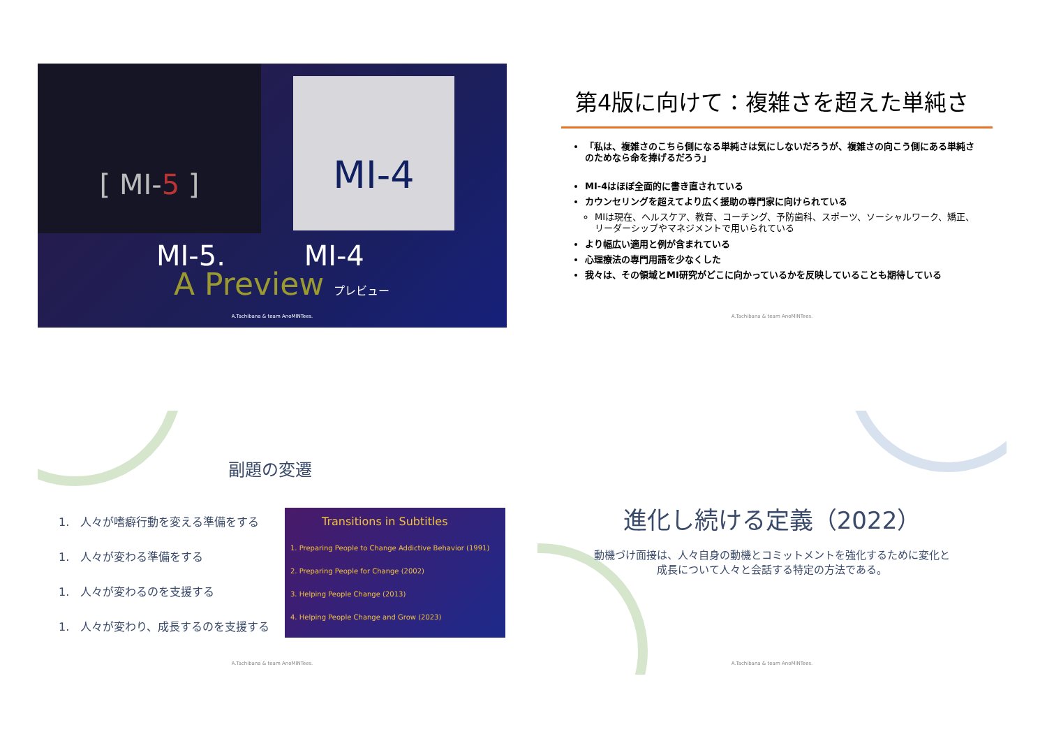[ MI-5 ] MI-4
MI-5. MI-4
A Preview プレビュー
A.Tachibana & team AnoMINTees.
第4版に向けて：複雑さを超えた単純さ
「私は、複雑さのこちら側になる単純さは気にしないだろうが、複雑さの向こう側にある単純さのためなら命を捧げるだろう」
MI-4はほぼ全面的に書き直されている
カウンセリングを超えてより広く援助の専門家に向けられている
MIは現在、ヘルスケア、教育、コーチング、予防歯科、スポーツ、ソーシャルワーク、矯正、リーダーシップやマネジメントで用いられている
より幅広い適用と例が含まれている
心理療法の専門用語を少なくした
我々は、その領域とMI研究がどこに向かっているかを反映していることも期待している
A.Tachibana & team AnoMINTees.
副題の変遷
1.　人々が嗜癖行動を変える準備をする
1.　人々が変わる準備をする
1.　人々が変わるのを支援する
1.　人々が変わり、成長するのを支援する
Transitions in Subtitles
1. Preparing People to Change Addictive Behavior (1991)
2. Preparing People for Change (2002)
3. Helping People Change (2013)
4. Helping People Change and Grow (2023)
A.Tachibana & team AnoMINTees.
進化し続ける定義（2022）
動機づけ面接は、人々自身の動機とコミットメントを強化するために変化と成長について人々と会話する特定の方法である。
A.Tachibana & team AnoMINTees.